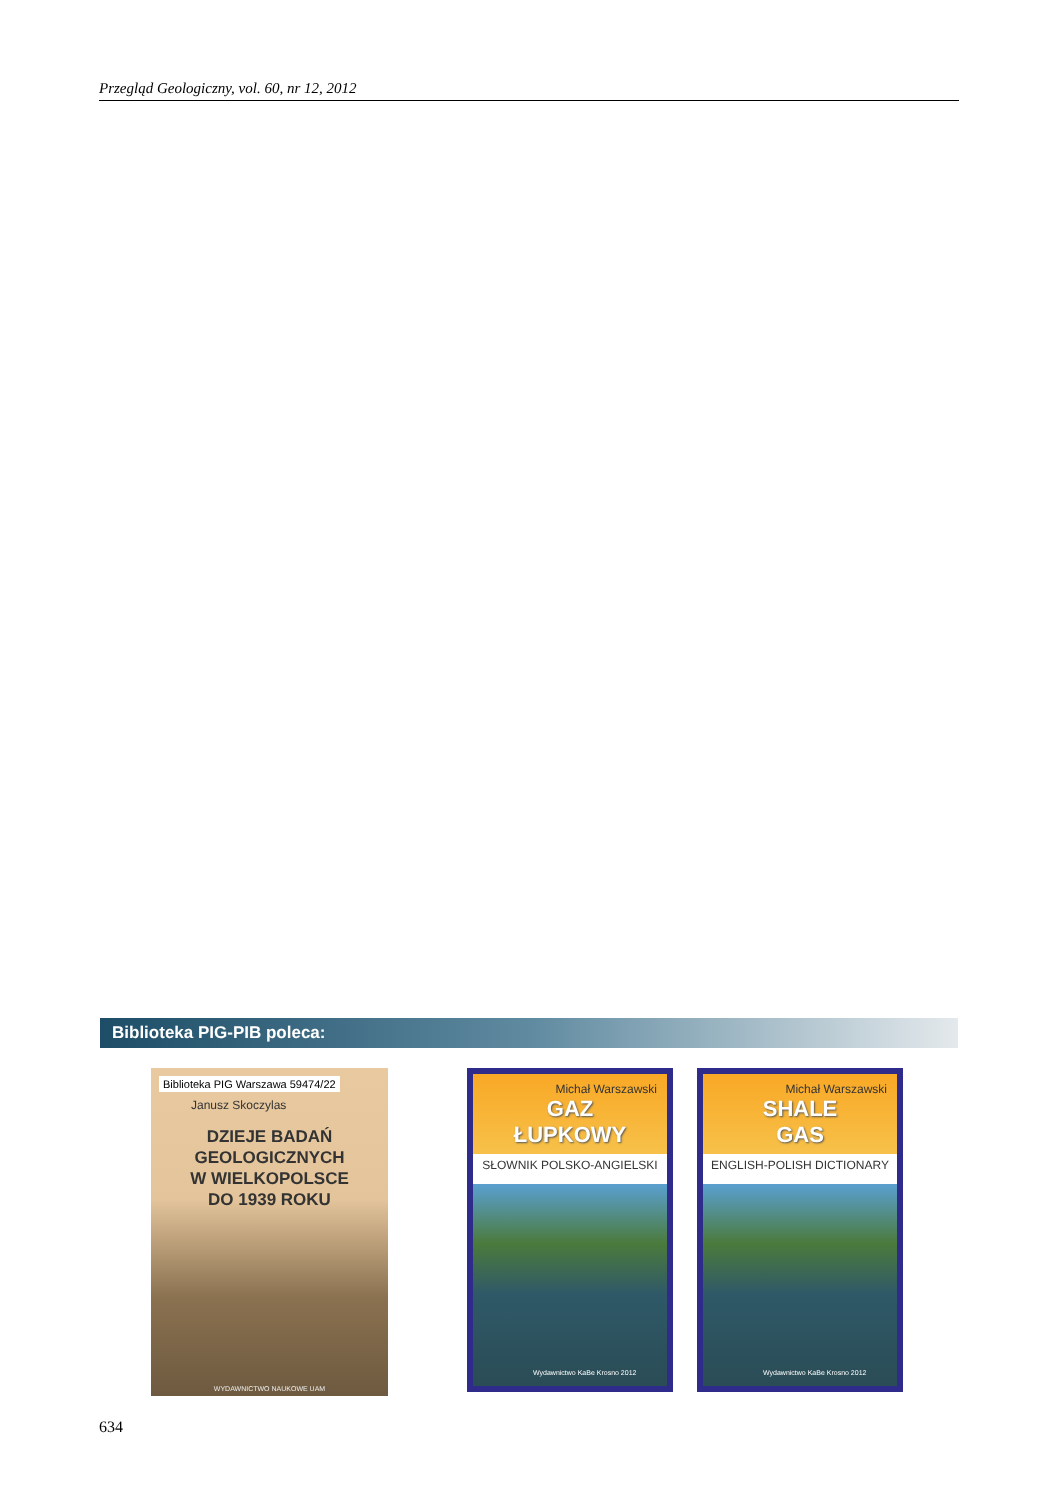Przegląd Geologiczny, vol. 60, nr 12, 2012
Biblioteka PIG-PIB poleca:
Biblioteka PIG Warszawa 59474/22
Janusz Skoczylas
DZIEJE BADAŃ
GEOLOGICZNYCH
W WIELKOPOLSCE
DO 1939 ROKU
WYDAWNICTWO NAUKOWE UAM
Michał Warszawski
GAZ
ŁUPKOWY
SŁOWNIK POLSKO-ANGIELSKI
Wydawnictwo KaBe Krosno 2012
Michał Warszawski
SHALE
GAS
ENGLISH-POLISH DICTIONARY
Wydawnictwo KaBe Krosno 2012
634